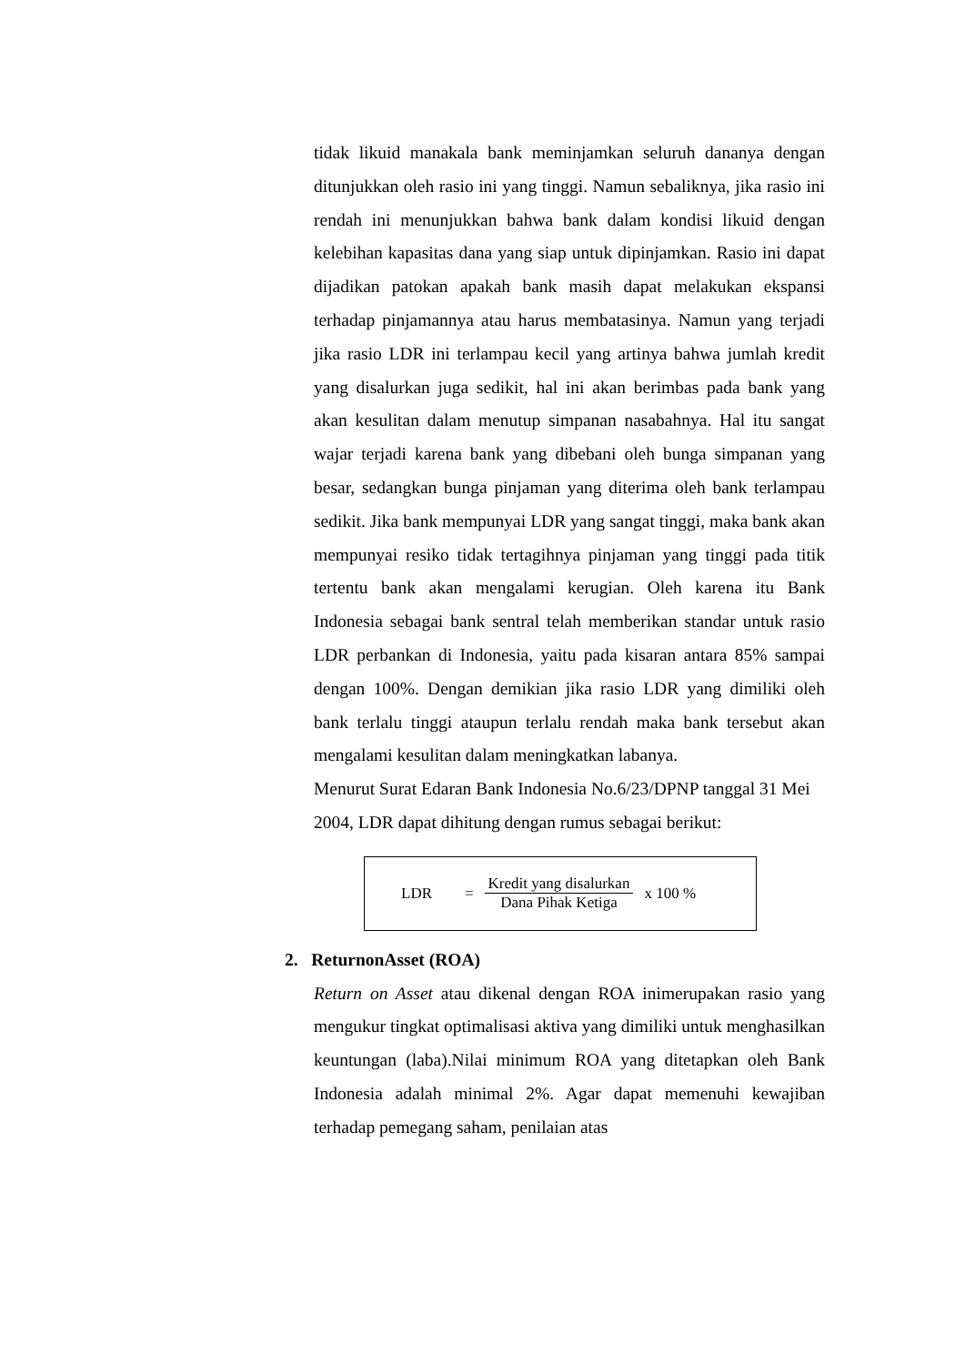tidak likuid manakala bank meminjamkan seluruh dananya dengan ditunjukkan oleh rasio ini yang tinggi. Namun sebaliknya, jika rasio ini rendah ini menunjukkan bahwa bank dalam kondisi likuid dengan kelebihan kapasitas dana yang siap untuk dipinjamkan. Rasio ini dapat dijadikan patokan apakah bank masih dapat melakukan ekspansi terhadap pinjamannya atau harus membatasinya. Namun yang terjadi jika rasio LDR ini terlampau kecil yang artinya bahwa jumlah kredit yang disalurkan juga sedikit, hal ini akan berimbas pada bank yang akan kesulitan dalam menutup simpanan nasabahnya. Hal itu sangat wajar terjadi karena bank yang dibebani oleh bunga simpanan yang besar, sedangkan bunga pinjaman yang diterima oleh bank terlampau sedikit. Jika bank mempunyai LDR yang sangat tinggi, maka bank akan mempunyai resiko tidak tertagihnya pinjaman yang tinggi pada titik tertentu bank akan mengalami kerugian. Oleh karena itu Bank Indonesia sebagai bank sentral telah memberikan standar untuk rasio LDR perbankan di Indonesia, yaitu pada kisaran antara 85% sampai dengan 100%. Dengan demikian jika rasio LDR yang dimiliki oleh bank terlalu tinggi ataupun terlalu rendah maka bank tersebut akan mengalami kesulitan dalam meningkatkan labanya.
Menurut Surat Edaran Bank Indonesia No.6/23/DPNP tanggal 31 Mei 2004, LDR dapat dihitung dengan rumus sebagai berikut:
LDR =
Kredit yang disalurkan
Dana Pihak Ketiga
x 100 %
2. ReturnonAsset (ROA)
Return on Asset atau dikenal dengan ROA inimerupakan rasio yang mengukur tingkat optimalisasi aktiva yang dimiliki untuk menghasilkan keuntungan (laba).Nilai minimum ROA yang ditetapkan oleh Bank Indonesia adalah minimal 2%. Agar dapat memenuhi kewajiban terhadap pemegang saham, penilaian atas